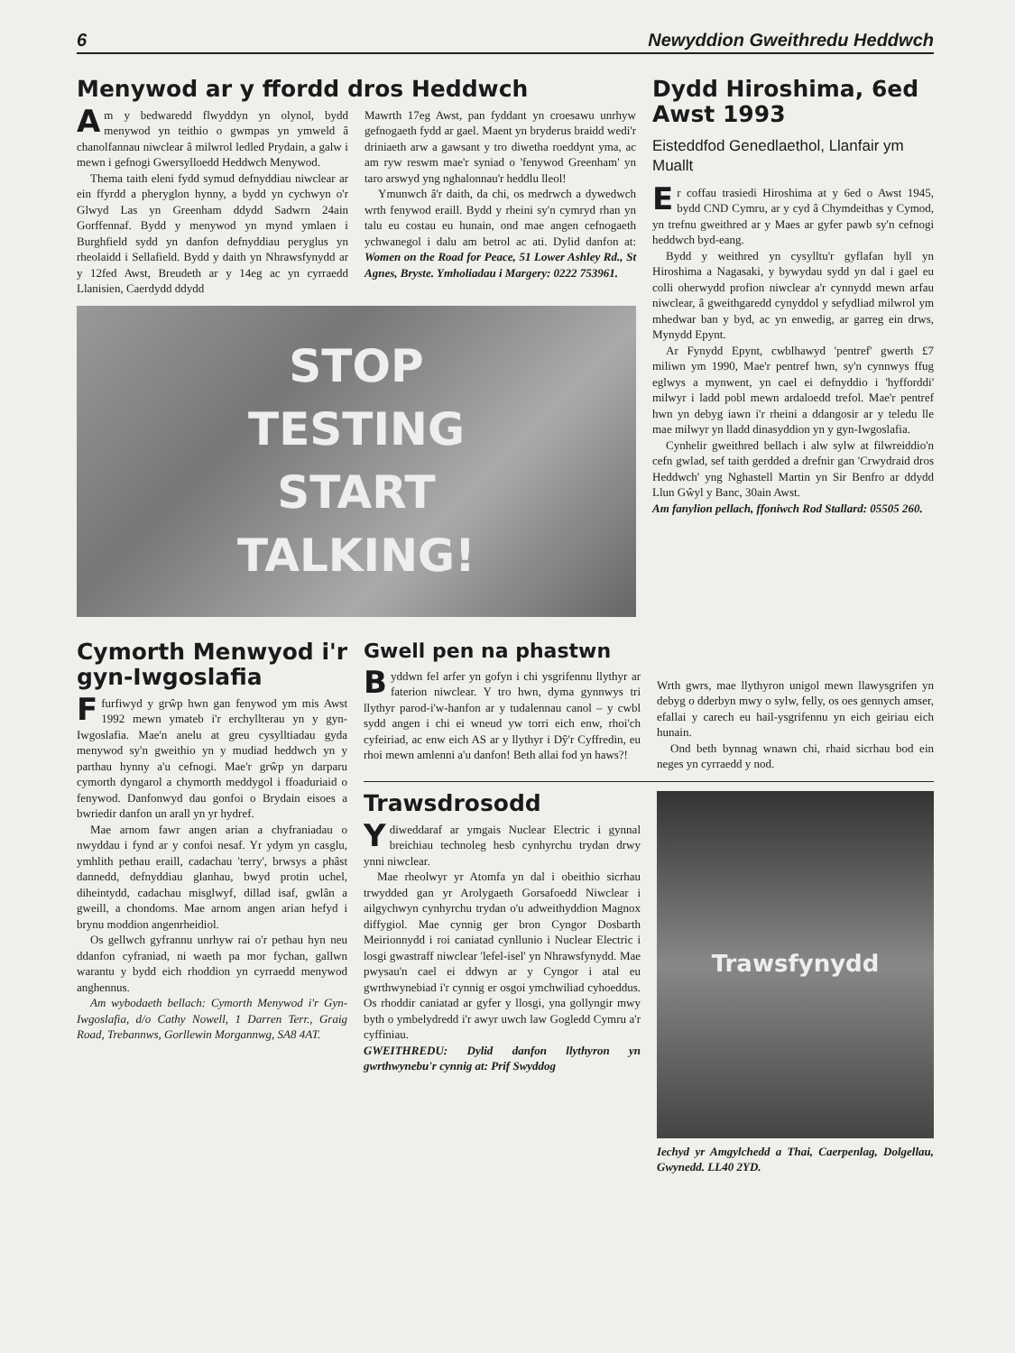6 Newyddion Gweithredu Heddwch
Menywod ar y ffordd dros Heddwch
Am y bedwaredd flwyddyn yn olynol, bydd menywod yn teithio o gwmpas yn ymweld â chanolfannau niwclear â milwrol ledled Prydain, a galw i mewn i gefnogi Gwersylloedd Heddwch Menywod.
Thema taith eleni fydd symud defnyddiau niwclear ar ein ffyrdd a pheryglon hynny, a bydd yn cychwyn o'r Glwyd Las yn Greenham ddydd Sadwrn 24ain Gorffennaf. Bydd y menywod yn mynd ymlaen i Burghfield sydd yn danfon defnyddiau peryglus yn rheolaidd i Sellafield. Bydd y daith yn Nhrawsfynydd ar y 12fed Awst, Breudeth ar y 14eg ac yn cyrraedd Llanisien, Caerdydd ddydd
Mawrth 17eg Awst, pan fyddant yn croesawu unrhyw gefnogaeth fydd ar gael. Maent yn bryderus braidd wedi'r driniaeth arw a gawsant y tro diwetha roeddynt yma, ac am ryw reswm mae'r syniad o 'fenywod Greenham' yn taro arswyd yng nghalonnau'r heddlu lleol!
Ymunwch â'r daith, da chi, os medrwch a dywedwch wrth fenywod eraill. Bydd y rheini sy'n cymryd rhan yn talu eu costau eu hunain, ond mae angen cefnogaeth ychwanegol i dalu am betrol ac ati. Dylid danfon at: Women on the Road for Peace, 51 Lower Ashley Rd., St Agnes, Bryste. Ymholiadau i Margery: 0222 753961.
STOP
TESTING
START
TALKING!
Dydd Hiroshima, 6ed Awst 1993
Eisteddfod Genedlaethol, Llanfair ym Muallt
Er coffau trasiedi Hiroshima at y 6ed o Awst 1945, bydd CND Cymru, ar y cyd â Chymdeithas y Cymod, yn trefnu gweithred ar y Maes ar gyfer pawb sy'n cefnogi heddwch byd-eang.
Bydd y weithred yn cysylltu'r gyflafan hyll yn Hiroshima a Nagasaki, y bywydau sydd yn dal i gael eu colli oherwydd profion niwclear a'r cynnydd mewn arfau niwclear, â gweithgaredd cynyddol y sefydliad milwrol ym mhedwar ban y byd, ac yn enwedig, ar garreg ein drws, Mynydd Epynt.
Ar Fynydd Epynt, cwblhawyd 'pentref' gwerth £7 miliwn ym 1990, Mae'r pentref hwn, sy'n cynnwys ffug eglwys a mynwent, yn cael ei defnyddio i 'hyfforddi' milwyr i ladd pobl mewn ardaloedd trefol. Mae'r pentref hwn yn debyg iawn i'r rheini a ddangosir ar y teledu lle mae milwyr yn lladd dinasyddion yn y gyn-Iwgoslafia.
Cynhelir gweithred bellach i alw sylw at filwreiddio'n cefn gwlad, sef taith gerdded a drefnir gan 'Crwydraid dros Heddwch' yng Nghastell Martin yn Sir Benfro ar ddydd Llun Gŵyl y Banc, 30ain Awst.
Am fanylion pellach, ffoniwch Rod Stallard: 05505 260.
Cymorth Menwyod i'r gyn-Iwgoslafia
Ffurfiwyd y grŵp hwn gan fenywod ym mis Awst 1992 mewn ymateb i'r erchyllterau yn y gyn-Iwgoslafia. Mae'n anelu at greu cysylltiadau gyda menywod sy'n gweithio yn y mudiad heddwch yn y parthau hynny a'u cefnogi. Mae'r grŵp yn darparu cymorth dyngarol a chymorth meddygol i ffoaduriaid o fenywod. Danfonwyd dau gonfoi o Brydain eisoes a bwriedir danfon un arall yn yr hydref.
Mae arnom fawr angen arian a chyfraniadau o nwyddau i fynd ar y confoi nesaf. Yr ydym yn casglu, ymhlith pethau eraill, cadachau 'terry', brwsys a phâst dannedd, defnyddiau glanhau, bwyd protin uchel, diheintydd, cadachau misglwyf, dillad isaf, gwlân a gweill, a chondoms. Mae arnom angen arian hefyd i brynu moddion angenrheidiol.
Os gellwch gyfrannu unrhyw rai o'r pethau hyn neu ddanfon cyfraniad, ni waeth pa mor fychan, gallwn warantu y bydd eich rhoddion yn cyrraedd menywod anghennus.
Am wybodaeth bellach: Cymorth Menywod i'r Gyn-Iwgoslafia, d/o Cathy Nowell, 1 Darren Terr., Graig Road, Trebannws, Gorllewin Morgannwg, SA8 4AT.
Gwell pen na phastwn
Byddwn fel arfer yn gofyn i chi ysgrifennu llythyr ar faterion niwclear. Y tro hwn, dyma gynnwys tri llythyr parod-i'w-hanfon ar y tudalennau canol – y cwbl sydd angen i chi ei wneud yw torri eich enw, rhoi'ch cyfeiriad, ac enw eich AS ar y llythyr i Dŷ'r Cyffredin, eu rhoi mewn amlenni a'u danfon! Beth allai fod yn haws?!
Wrth gwrs, mae llythyron unigol mewn llawysgrifen yn debyg o dderbyn mwy o sylw, felly, os oes gennych amser, efallai y carech eu hail-ysgrifennu yn eich geiriau eich hunain.
Ond beth bynnag wnawn chi, rhaid sicrhau bod ein neges yn cyrraedd y nod.
Trawsdrosodd
Ydiweddaraf ar ymgais Nuclear Electric i gynnal breichiau technoleg hesb cynhyrchu trydan drwy ynni niwclear.
Mae rheolwyr yr Atomfa yn dal i obeithio sicrhau trwydded gan yr Arolygaeth Gorsafoedd Niwclear i ailgychwyn cynhyrchu trydan o'u adweithyddion Magnox diffygiol. Mae cynnig ger bron Cyngor Dosbarth Meirionnydd i roi caniatad cynllunio i Nuclear Electric i losgi gwastraff niwclear 'lefel-isel' yn Nhrawsfynydd. Mae pwysau'n cael ei ddwyn ar y Cyngor i atal eu gwrthwynebiad i'r cynnig er osgoi ymchwiliad cyhoeddus. Os rhoddir caniatad ar gyfer y llosgi, yna gollyngir mwy byth o ymbelydredd i'r awyr uwch law Gogledd Cymru a'r cyffiniau.
GWEITHREDU: Dylid danfon llythyron yn gwrthwynebu'r cynnig at: Prif Swyddog
Trawsfynydd
Iechyd yr Amgylchedd a Thai, Caerpenlag, Dolgellau, Gwynedd. LL40 2YD.